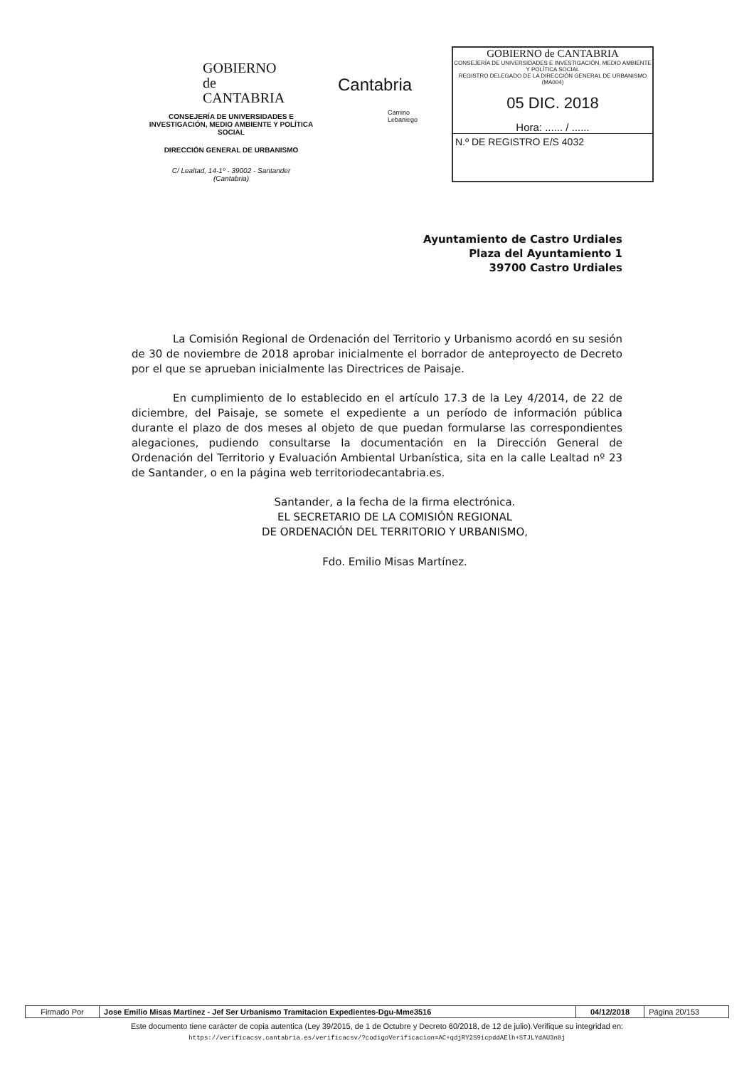GOBIERNO
de
CANTABRIA
CONSEJERÍA DE UNIVERSIDADES E INVESTIGACIÓN, MEDIO AMBIENTE Y POLÍTICA SOCIAL
DIRECCIÓN GENERAL DE URBANISMO
C/ Lealtad, 14-1º - 39002 - Santander
(Cantabria)
Cantabria
Camino
Lebaniego
GOBIERNO de CANTABRIA
CONSEJERÍA DE UNIVERSIDADES E INVESTIGACIÓN, MEDIO AMBIENTE Y POLÍTICA SOCIAL
REGISTRO DELEGADO DE LA DIRECCIÓN GENERAL DE URBANISMO (MA004)
05 DIC. 2018
Hora: ...... / ......
N.º DE REGISTRO E/S 4032
Ayuntamiento de Castro Urdiales
Plaza del Ayuntamiento 1
39700 Castro Urdiales
La Comisión Regional de Ordenación del Territorio y Urbanismo acordó en su sesión de 30 de noviembre de 2018 aprobar inicialmente el borrador de anteproyecto de Decreto por el que se aprueban inicialmente las Directrices de Paisaje.
En cumplimiento de lo establecido en el artículo 17.3 de la Ley 4/2014, de 22 de diciembre, del Paisaje, se somete el expediente a un período de información pública durante el plazo de dos meses al objeto de que puedan formularse las correspondientes alegaciones, pudiendo consultarse la documentación en la Dirección General de Ordenación del Territorio y Evaluación Ambiental Urbanística, sita en la calle Lealtad nº 23 de Santander, o en la página web territoriodecantabria.es.
Santander, a la fecha de la firma electrónica.
EL SECRETARIO DE LA COMISIÓN REGIONAL
DE ORDENACIÓN DEL TERRITORIO Y URBANISMO,
Fdo. Emilio Misas Martínez.
| Firmado Por | Jose Emilio Misas Martinez - Jef Ser Urbanismo Tramitacion Expedientes-Dgu-Mme3516 | 04/12/2018 | Página 20/153 |
Este documento tiene carácter de copia autentica (Ley 39/2015, de 1 de Octubre y Decreto 60/2018, de 12 de julio).Verifique su integridad en:
https://verificacsv.cantabria.es/verificacsv/?codigoVerificacion=AC+qdjRY2S9icpddAElh+STJLYdAU3n8j